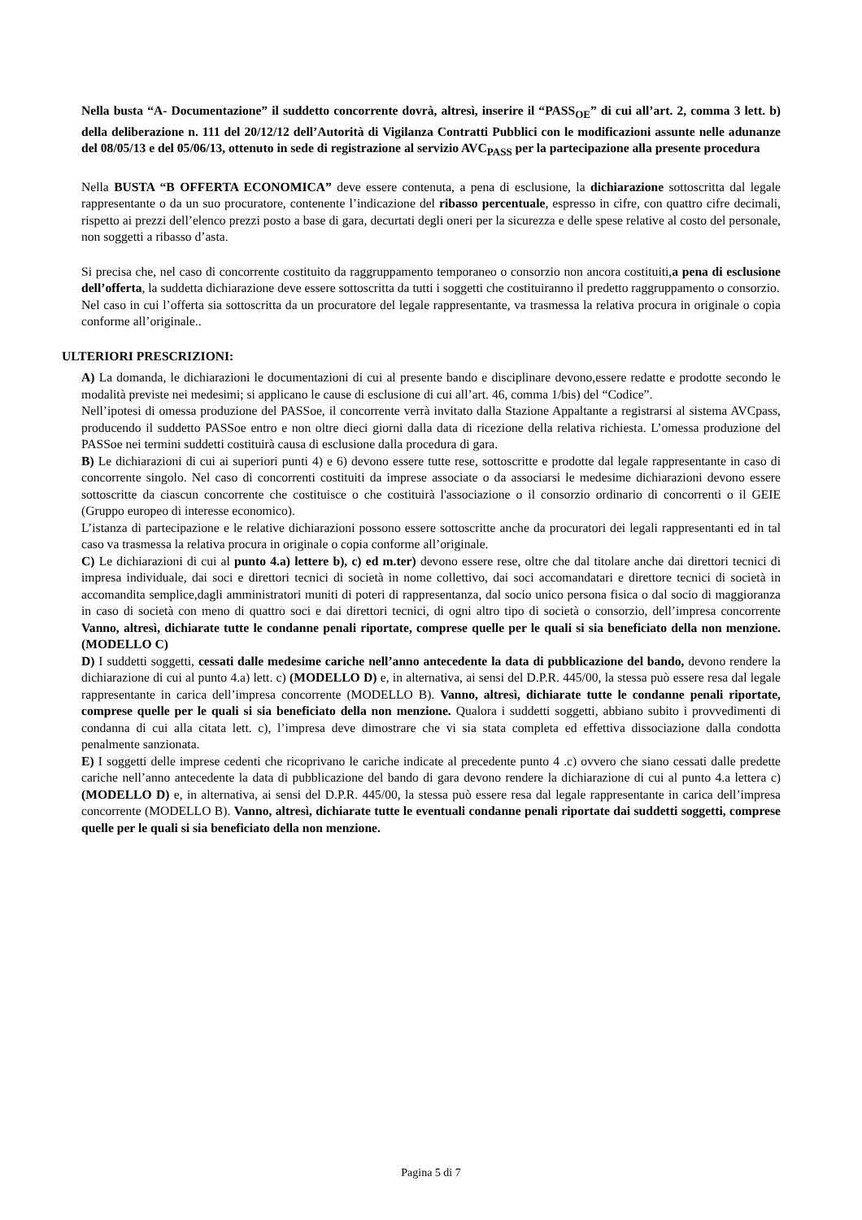Nella busta “A- Documentazione” il suddetto concorrente dovrà, altresì, inserire il “PASS<sub>OE</sub>” di cui all’art. 2, comma 3 lett. b) della deliberazione n. 111 del 20/12/12 dell’Autorità di Vigilanza Contratti Pubblici con le modificazioni assunte nelle adunanze del 08/05/13 e del 05/06/13, ottenuto in sede di registrazione al servizio AVC<sub>PASS</sub> per la partecipazione alla presente procedura
Nella BUSTA “B OFFERTA ECONOMICA” deve essere contenuta, a pena di esclusione, la dichiarazione sottoscritta dal legale rappresentante o da un suo procuratore, contenente l’indicazione del ribasso percentuale, espresso in cifre, con quattro cifre decimali, rispetto ai prezzi dell’elenco prezzi posto a base di gara, decurtati degli oneri per la sicurezza e delle spese relative al costo del personale, non soggetti a ribasso d’asta.
Si precisa che, nel caso di concorrente costituito da raggruppamento temporaneo o consorzio non ancora costituiti,a pena di esclusione dell’offerta, la suddetta dichiarazione deve essere sottoscritta da tutti i soggetti che costituiranno il predetto raggruppamento o consorzio.
Nel caso in cui l’offerta sia sottoscritta da un procuratore del legale rappresentante, va trasmessa la relativa procura in originale o copia conforme all’originale..
ULTERIORI PRESCRIZIONI:
A) La domanda, le dichiarazioni le documentazioni di cui al presente bando e disciplinare devono,essere redatte e prodotte secondo le modalità previste nei medesimi; si applicano le cause di esclusione di cui all’art. 46, comma 1/bis) del “Codice”.
Nell’ipotesi di omessa produzione del PASSoe, il concorrente verrà invitato dalla Stazione Appaltante a registrarsi al sistema AVCpass, producendo il suddetto PASSoe entro e non oltre dieci giorni dalla data di ricezione della relativa richiesta. L’omessa produzione del PASSoe nei termini suddetti costituirà causa di esclusione dalla procedura di gara.
B) Le dichiarazioni di cui ai superiori punti 4) e 6) devono essere tutte rese, sottoscritte e prodotte dal legale rappresentante in caso di concorrente singolo. Nel caso di concorrenti costituiti da imprese associate o da associarsi le medesime dichiarazioni devono essere sottoscritte da ciascun concorrente che costituisce o che costituirà l'associazione o il consorzio ordinario di concorrenti o il GEIE (Gruppo europeo di interesse economico).
L’istanza di partecipazione e le relative dichiarazioni possono essere sottoscritte anche da procuratori dei legali rappresentanti ed in tal caso va trasmessa la relativa procura in originale o copia conforme all’originale.
C) Le dichiarazioni di cui al punto 4.a) lettere b), c) ed m.ter) devono essere rese, oltre che dal titolare anche dai direttori tecnici di impresa individuale, dai soci e direttori tecnici di società in nome collettivo, dai soci accomandatari e direttore tecnici di società in accomandita semplice,dagli amministratori muniti di poteri di rappresentanza, dal socio unico persona fisica o dal socio di maggioranza in caso di società con meno di quattro soci e dai direttori tecnici, di ogni altro tipo di società o consorzio, dell’impresa concorrente Vanno, altresì, dichiarate tutte le condanne penali riportate, comprese quelle per le quali si sia beneficiato della non menzione. (MODELLO C)
D) I suddetti soggetti, cessati dalle medesime cariche nell’anno antecedente la data di pubblicazione del bando, devono rendere la dichiarazione di cui al punto 4.a) lett. c) (MODELLO D) e, in alternativa, ai sensi del D.P.R. 445/00, la stessa può essere resa dal legale rappresentante in carica dell’impresa concorrente (MODELLO B). Vanno, altresì, dichiarate tutte le condanne penali riportate, comprese quelle per le quali si sia beneficiato della non menzione. Qualora i suddetti soggetti, abbiano subito i provvedimenti di condanna di cui alla citata lett. c), l’impresa deve dimostrare che vi sia stata completa ed effettiva dissociazione dalla condotta penalmente sanzionata.
E) I soggetti delle imprese cedenti che ricoprivano le cariche indicate al precedente punto 4 .c) ovvero che siano cessati dalle predette cariche nell’anno antecedente la data di pubblicazione del bando di gara devono rendere la dichiarazione di cui al punto 4.a lettera c) (MODELLO D) e, in alternativa, ai sensi del D.P.R. 445/00, la stessa può essere resa dal legale rappresentante in carica dell’impresa concorrente (MODELLO B). Vanno, altresì, dichiarate tutte le eventuali condanne penali riportate dai suddetti soggetti, comprese quelle per le quali si sia beneficiato della non menzione.
Pagina 5 di 7